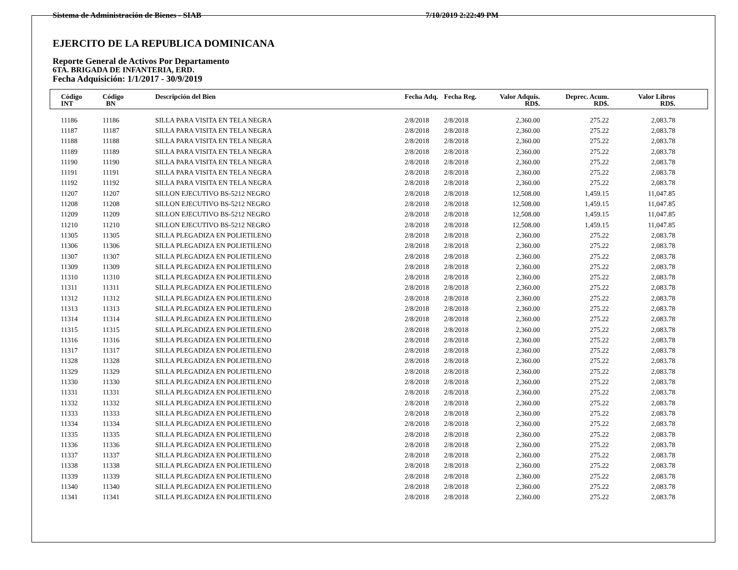Sistema de Administración de Bienes - SIAB 7/10/2019 2:22:49 PM
EJERCITO DE LA REPUBLICA DOMINICANA
Reporte General de Activos Por Departamento
6TA. BRIGADA DE INFANTERIA, ERD.
Fecha Adquisición: 1/1/2017 - 30/9/2019
| Código INT | Código BN | Descripción del Bien | Fecha Adq. | Fecha Reg. | Valor Adquis. RD$. | Deprec. Acum. RD$. | Valor Libros RD$. | |
| --- | --- | --- | --- | --- | --- | --- | --- | --- |
| 11186 | 11186 | SILLA PARA VISITA EN TELA NEGRA | 2/8/2018 | 2/8/2018 | 2,360.00 | 275.22 | 2,083.78 | |
| 11187 | 11187 | SILLA PARA VISITA EN TELA NEGRA | 2/8/2018 | 2/8/2018 | 2,360.00 | 275.22 | 2,083.78 | |
| 11188 | 11188 | SILLA PARA VISITA EN TELA NEGRA | 2/8/2018 | 2/8/2018 | 2,360.00 | 275.22 | 2,083.78 | |
| 11189 | 11189 | SILLA PARA VISITA EN TELA NEGRA | 2/8/2018 | 2/8/2018 | 2,360.00 | 275.22 | 2,083.78 | |
| 11190 | 11190 | SILLA PARA VISITA EN TELA NEGRA | 2/8/2018 | 2/8/2018 | 2,360.00 | 275.22 | 2,083.78 | |
| 11191 | 11191 | SILLA PARA VISITA EN TELA NEGRA | 2/8/2018 | 2/8/2018 | 2,360.00 | 275.22 | 2,083.78 | |
| 11192 | 11192 | SILLA PARA VISITA EN TELA NEGRA | 2/8/2018 | 2/8/2018 | 2,360.00 | 275.22 | 2,083.78 | |
| 11207 | 11207 | SILLON EJECUTIVO BS-5212 NEGRO | 2/8/2018 | 2/8/2018 | 12,508.00 | 1,459.15 | 11,047.85 | |
| 11208 | 11208 | SILLON EJECUTIVO BS-5212 NEGRO | 2/8/2018 | 2/8/2018 | 12,508.00 | 1,459.15 | 11,047.85 | |
| 11209 | 11209 | SILLON EJECUTIVO BS-5212 NEGRO | 2/8/2018 | 2/8/2018 | 12,508.00 | 1,459.15 | 11,047.85 | |
| 11210 | 11210 | SILLON EJECUTIVO BS-5212 NEGRO | 2/8/2018 | 2/8/2018 | 12,508.00 | 1,459.15 | 11,047.85 | |
| 11305 | 11305 | SILLA PLEGADIZA EN POLIETILENO | 2/8/2018 | 2/8/2018 | 2,360.00 | 275.22 | 2,083.78 | |
| 11306 | 11306 | SILLA PLEGADIZA EN POLIETILENO | 2/8/2018 | 2/8/2018 | 2,360.00 | 275.22 | 2,083.78 | |
| 11307 | 11307 | SILLA PLEGADIZA EN POLIETILENO | 2/8/2018 | 2/8/2018 | 2,360.00 | 275.22 | 2,083.78 | |
| 11309 | 11309 | SILLA PLEGADIZA EN POLIETILENO | 2/8/2018 | 2/8/2018 | 2,360.00 | 275.22 | 2,083.78 | |
| 11310 | 11310 | SILLA PLEGADIZA EN POLIETILENO | 2/8/2018 | 2/8/2018 | 2,360.00 | 275.22 | 2,083.78 | |
| 11311 | 11311 | SILLA PLEGADIZA EN POLIETILENO | 2/8/2018 | 2/8/2018 | 2,360.00 | 275.22 | 2,083.78 | |
| 11312 | 11312 | SILLA PLEGADIZA EN POLIETILENO | 2/8/2018 | 2/8/2018 | 2,360.00 | 275.22 | 2,083.78 | |
| 11313 | 11313 | SILLA PLEGADIZA EN POLIETILENO | 2/8/2018 | 2/8/2018 | 2,360.00 | 275.22 | 2,083.78 | |
| 11314 | 11314 | SILLA PLEGADIZA EN POLIETILENO | 2/8/2018 | 2/8/2018 | 2,360.00 | 275.22 | 2,083.78 | |
| 11315 | 11315 | SILLA PLEGADIZA EN POLIETILENO | 2/8/2018 | 2/8/2018 | 2,360.00 | 275.22 | 2,083.78 | |
| 11316 | 11316 | SILLA PLEGADIZA EN POLIETILENO | 2/8/2018 | 2/8/2018 | 2,360.00 | 275.22 | 2,083.78 | |
| 11317 | 11317 | SILLA PLEGADIZA EN POLIETILENO | 2/8/2018 | 2/8/2018 | 2,360.00 | 275.22 | 2,083.78 | |
| 11328 | 11328 | SILLA PLEGADIZA EN POLIETILENO | 2/8/2018 | 2/8/2018 | 2,360.00 | 275.22 | 2,083.78 | |
| 11329 | 11329 | SILLA PLEGADIZA EN POLIETILENO | 2/8/2018 | 2/8/2018 | 2,360.00 | 275.22 | 2,083.78 | |
| 11330 | 11330 | SILLA PLEGADIZA EN POLIETILENO | 2/8/2018 | 2/8/2018 | 2,360.00 | 275.22 | 2,083.78 | |
| 11331 | 11331 | SILLA PLEGADIZA EN POLIETILENO | 2/8/2018 | 2/8/2018 | 2,360.00 | 275.22 | 2,083.78 | |
| 11332 | 11332 | SILLA PLEGADIZA EN POLIETILENO | 2/8/2018 | 2/8/2018 | 2,360.00 | 275.22 | 2,083.78 | |
| 11333 | 11333 | SILLA PLEGADIZA EN POLIETILENO | 2/8/2018 | 2/8/2018 | 2,360.00 | 275.22 | 2,083.78 | |
| 11334 | 11334 | SILLA PLEGADIZA EN POLIETILENO | 2/8/2018 | 2/8/2018 | 2,360.00 | 275.22 | 2,083.78 | |
| 11335 | 11335 | SILLA PLEGADIZA EN POLIETILENO | 2/8/2018 | 2/8/2018 | 2,360.00 | 275.22 | 2,083.78 | |
| 11336 | 11336 | SILLA PLEGADIZA EN POLIETILENO | 2/8/2018 | 2/8/2018 | 2,360.00 | 275.22 | 2,083.78 | |
| 11337 | 11337 | SILLA PLEGADIZA EN POLIETILENO | 2/8/2018 | 2/8/2018 | 2,360.00 | 275.22 | 2,083.78 | |
| 11338 | 11338 | SILLA PLEGADIZA EN POLIETILENO | 2/8/2018 | 2/8/2018 | 2,360.00 | 275.22 | 2,083.78 | |
| 11339 | 11339 | SILLA PLEGADIZA EN POLIETILENO | 2/8/2018 | 2/8/2018 | 2,360.00 | 275.22 | 2,083.78 | |
| 11340 | 11340 | SILLA PLEGADIZA EN POLIETILENO | 2/8/2018 | 2/8/2018 | 2,360.00 | 275.22 | 2,083.78 | |
| 11341 | 11341 | SILLA PLEGADIZA EN POLIETILENO | 2/8/2018 | 2/8/2018 | 2,360.00 | 275.22 | 2,083.78 | |